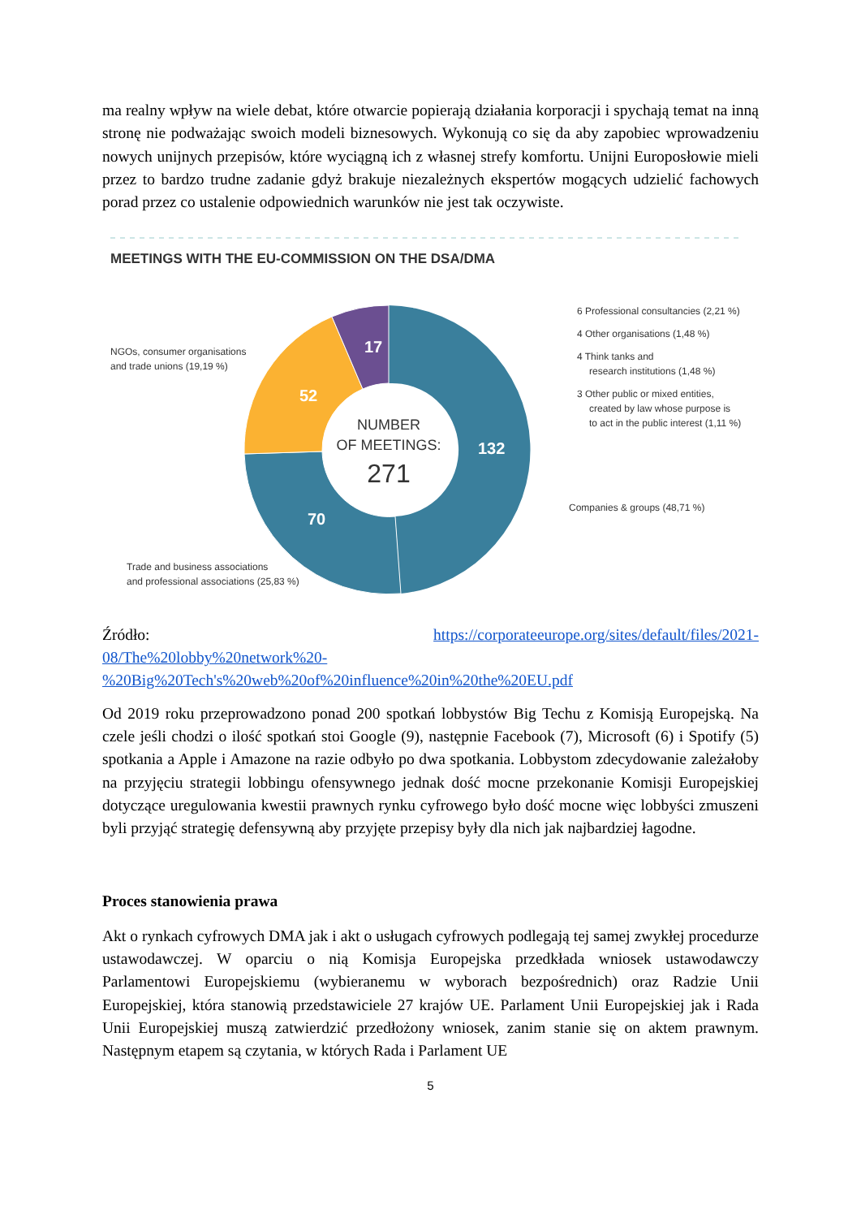ma realny wpływ na wiele debat, które otwarcie popierają działania korporacji i spychają temat na inną stronę nie podważając swoich modeli biznesowych. Wykonują co się da aby zapobiec wprowadzeniu nowych unijnych przepisów, które wyciągną ich z własnej strefy komfortu. Unijni Europosłowie mieli przez to bardzo trudne zadanie gdyż brakuje niezależnych ekspertów mogących udzielić fachowych porad przez co ustalenie odpowiednich warunków nie jest tak oczywiste.
MEETINGS WITH THE EU-COMMISSION ON THE DSA/DMA
17
52
132
70
NUMBER
OF MEETINGS:
271
NGOs, consumer organisations
and trade unions (19,19 %)
Trade and business associations
and professional associations (25,83 %)
Companies & groups (48,71 %)
6 Professional consultancies (2,21 %)
4 Other organisations (1,48 %)
4 Think tanks and
research institutions (1,48 %)
3 Other public or mixed entities,
created by law whose purpose is
to act in the public interest (1,11 %)
Źródło: https://corporateeurope.org/sites/default/files/2021-
08/The%20lobby%20network%20-
%20Big%20Tech's%20web%20of%20influence%20in%20the%20EU.pdf
Od 2019 roku przeprowadzono ponad 200 spotkań lobbystów Big Techu z Komisją Europejską. Na czele jeśli chodzi o ilość spotkań stoi Google (9), następnie Facebook (7), Microsoft (6) i Spotify (5) spotkania a Apple i Amazone na razie odbyło po dwa spotkania. Lobbystom zdecydowanie zależałoby na przyjęciu strategii lobbingu ofensywnego jednak dość mocne przekonanie Komisji Europejskiej dotyczące uregulowania kwestii prawnych rynku cyfrowego było dość mocne więc lobbyści zmuszeni byli przyjąć strategię defensywną aby przyjęte przepisy były dla nich jak najbardziej łagodne.
Proces stanowienia prawa
Akt o rynkach cyfrowych DMA jak i akt o usługach cyfrowych podlegają tej samej zwykłej procedurze ustawodawczej. W oparciu o nią Komisja Europejska przedkłada wniosek ustawodawczy Parlamentowi Europejskiemu (wybieranemu w wyborach bezpośrednich) oraz Radzie Unii Europejskiej, która stanowią przedstawiciele 27 krajów UE. Parlament Unii Europejskiej jak i Rada Unii Europejskiej muszą zatwierdzić przedłożony wniosek, zanim stanie się on aktem prawnym. Następnym etapem są czytania, w których Rada i Parlament UE
5